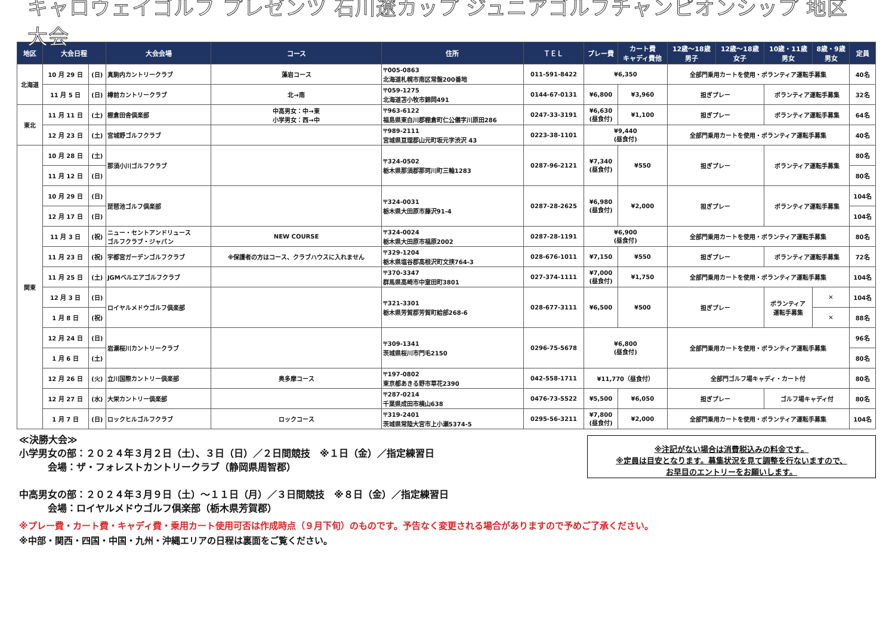キャロウェイゴルフ プレゼンツ 石川遼カップ ジュニアゴルフチャンピオンシップ 地区大会
| 地区 | 大会日程 | | 大会会場 | コース | 住所 | ＴＥＬ | プレー費 | カート費 キャディ費他 | 12歳～18歳 男子 | 12歳～18歳 女子 | 10歳・11歳 男女 | 8歳・9歳 男女 | 定員 |
| --- | --- | --- | --- | --- | --- | --- | --- | --- | --- | --- | --- | --- | --- |
| 北海道 | 10 月 29 日 | (日) | 真駒内カントリークラブ | 藻岩コース | 〒005-0863 北海道札幌市南区常盤200番地 | 011-591-8422 | ¥6,350 | | 全部門乗用カートを使用・ボランティア運転手募集 | | | | 40名 |
| | 11 月 5 日 | (日) | 樽前カントリークラブ | 北→南 | 〒059-1275 北海道苫小牧市錦岡491 | 0144-67-0131 | ¥6,800 | ¥3,960 | 担ぎプレー | | ボランティア運転手募集 | | 32名 |
| 東北 | 11 月 11 日 | (土) | 棚倉田舎倶楽部 | 中高男女：中→東 小学男女：西→中 | 〒963-6122 福島県東白川郡棚倉町仁公儀字川原田286 | 0247-33-3191 | ¥6,630 (昼食付) | ¥1,100 | 担ぎプレー | | ボランティア運転手募集 | | 64名 |
| | 12 月 23 日 | (土) | 宮城野ゴルフクラブ | | 〒989-2111 宮城県亘理郡山元町坂元字渋沢 43 | 0223-38-1101 | ¥9,440 (昼食付) | | 全部門乗用カートを使用・ボランティア運転手募集 | | | | 40名 |
| 関東 | 10 月 28 日 | (土) | 那須小川ゴルフクラブ | | 〒324-0502 栃木県那須郡那珂川町三輪1283 | 0287-96-2121 | ¥7,340 (昼食付) | ¥550 | 担ぎプレー | | ボランティア運転手募集 | | 80名 |
| | 11 月 12 日 | (日) | | | | | | | | | | | 80名 |
| | 10 月 29 日 | (日) | 琵琶池ゴルフ倶楽部 | | 〒324-0031 栃木県大田原市藤沢91-4 | 0287-28-2625 | ¥6,980 (昼食付) | ¥2,000 | 担ぎプレー | | ボランティア運転手募集 | | 104名 |
| | 12 月 17 日 | (日) | | | | | | | | | | | 104名 |
| | 11 月 3 日 | (祝) | ニュー・セントアンドリュース ゴルフクラブ・ジャパン | NEW COURSE | 〒324-0024 栃木県大田原市福原2002 | 0287-28-1191 | ¥6,900 (昼食付) | | 全部門乗用カートを使用・ボランティア運転手募集 | | | | 80名 |
| | 11 月 23 日 | (祝) | 宇都宮ガーデンゴルフクラブ | ※保護者の方はコース、クラブハウスに入れません | 〒329-1204 栃木県塩谷郡高根沢町文挟764-3 | 028-676-1011 | ¥7,150 | ¥550 | 担ぎプレー | | ボランティア運転手募集 | | 72名 |
| | 11 月 25 日 | (土) | JGMベルエアゴルフクラブ | | 〒370-3347 群馬県高崎市中室田町3801 | 027-374-1111 | ¥7,000 (昼食付) | ¥1,750 | 全部門乗用カートを使用・ボランティア運転手募集 | | | | 104名 |
| | 12 月 3 日 | (日) | ロイヤルメドウゴルフ倶楽部 | | 〒321-3301 栃木県芳賀郡芳賀町給部268-6 | 028-677-3111 | ¥6,500 | ¥500 | 担ぎプレー | | ボランティア 運転手募集 | ✕ | 104名 |
| | 1 月 8 日 | (祝) | | | | | | | | | | ✕ | 88名 |
| | 12 月 24 日 | (日) | 岩瀬桜川カントリークラブ | | 〒309-1341 茨城県桜川市門毛2150 | 0296-75-5678 | ¥6,800 (昼食付) | | 全部門乗用カートを使用・ボランティア運転手募集 | | | | 96名 |
| | 1 月 6 日 | (土) | | | | | | | | | | | 80名 |
| | 12 月 26 日 | (火) | 立川国際カントリー倶楽部 | 奥多摩コース | 〒197-0802 東京都あきる野市草花2390 | 042-558-1711 | ¥11,770（昼食付） | | 全部門ゴルフ場キャディ・カート付 | | | | 80名 |
| | 12 月 27 日 | (水) | 大栄カントリー倶楽部 | | 〒287-0214 千葉県成田市横山638 | 0476-73-5522 | ¥5,500 | ¥6,050 | 担ぎプレー | | ゴルフ場キャディ付 | | 80名 |
| | 1 月 7 日 | (日) | ロックヒルゴルフクラブ | ロックコース | 〒319-2401 茨城県常陸大宮市上小瀬5374-5 | 0295-56-3211 | ¥7,800 (昼食付) | ¥2,000 | 全部門乗用カートを使用・ボランティア運転手募集 | | | | 104名 |
≪決勝大会≫
小学男女の部：２０２４年３月２日（土）、３日（日）／２日間競技　※１日（金）／指定練習日
　　　会場：ザ・フォレストカントリークラブ（静岡県周智郡）
中高男女の部：２０２４年３月９日（土）～１１日（月）／３日間競技　※８日（金）／指定練習日
　　　会場：ロイヤルメドウゴルフ倶楽部（栃木県芳賀郡）
※注記がない場合は消費税込みの料金です。
※定員は目安となります。募集状況を見て調整を行ないますので、
お早目のエントリーをお願いします。
※プレー費・カート費・キャディ費・乗用カート使用可否は作成時点（９月下旬）のものです。予告なく変更される場合がありますので予めご了承ください。
※中部・関西・四国・中国・九州・沖縄エリアの日程は裏面をご覧ください。